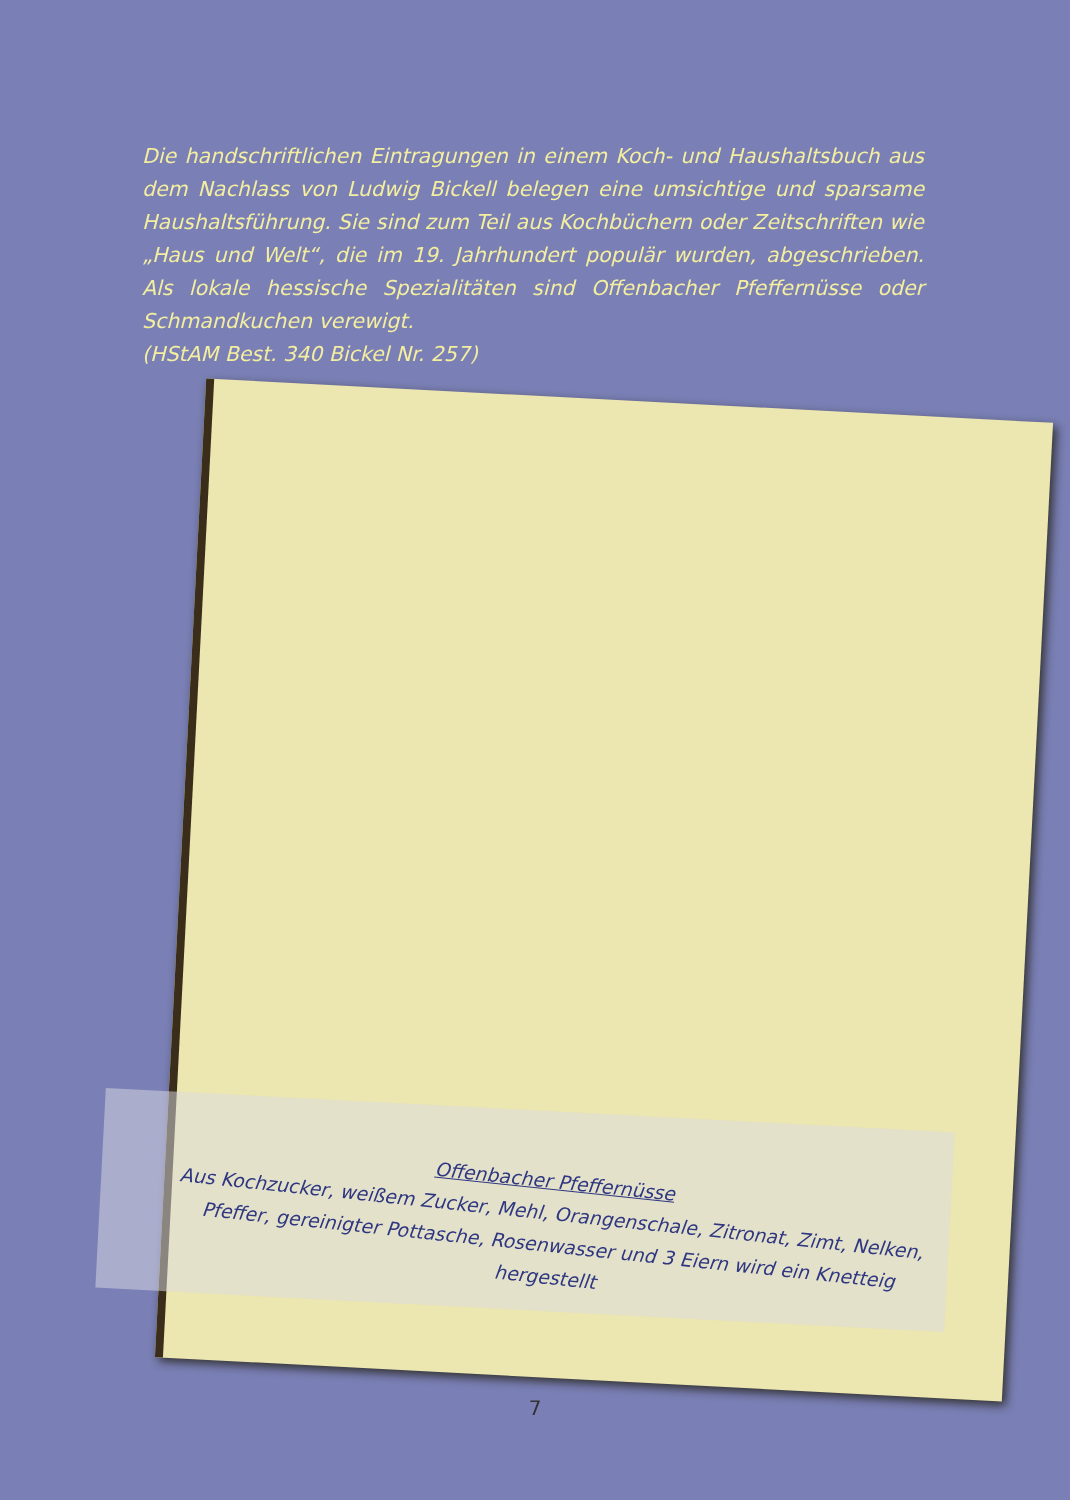Die handschriftlichen Eintragungen in einem Koch- und Haushaltsbuch aus dem Nachlass von Ludwig Bickell belegen eine umsichtige und sparsame Haushaltsführung. Sie sind zum Teil aus Kochbüchern oder Zeitschriften wie „Haus und Welt“, die im 19. Jahrhundert populär wurden, abgeschrieben. Als lokale hessische Spezialitäten sind Offenbacher Pfeffernüsse oder Schmandkuchen verewigt.
(HStAM Best. 340 Bickel Nr. 257)
Offenbacher Pfeffernüsse
Aus Kochzucker, weißem Zucker, Mehl, Orangenschale, Zitronat, Zimt, Nelken, Pfeffer, gereinigter Pottasche, Rosenwasser und 3 Eiern wird ein Knetteig hergestellt
7